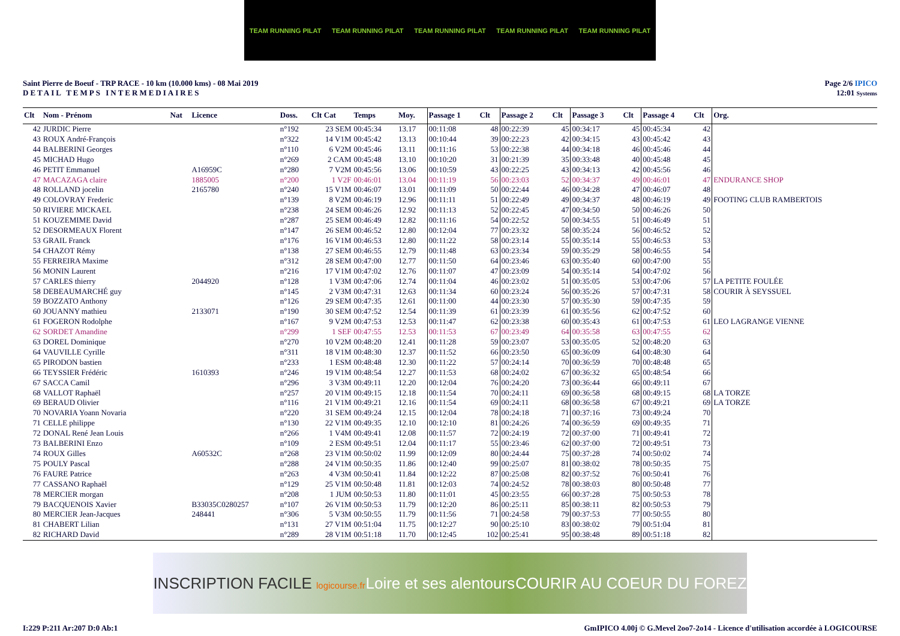TEAM RUNNING PILAT TEAM RUNNING PILAT TEAM RUNNING PILAT TEAM RUNNING PILAT TEAM RUNNING PILAT
Saint Pierre de Boeuf - TRP RACE - 10 km (10.000 kms) - 08 Mai 2019
DETAIL TEMPS INTERMEDIAIRES
Page 2/6 IPICO
12:01 Systems
| Clt | Nom - Prénom | Nat | Licence | Doss. | Clt Cat | Temps | Moy. | Passage 1 | Clt | Passage 2 | Clt | Passage 3 | Clt | Passage 4 | Clt | Org. |
| --- | --- | --- | --- | --- | --- | --- | --- | --- | --- | --- | --- | --- | --- | --- | --- | --- |
| 42 | JURDIC Pierre | | | n°192 | 23 SEM | 00:45:34 | 13.17 | 00:11:08 | 48 | 00:22:39 | 45 | 00:34:17 | 45 | 00:45:34 | 42 | |
| 43 | ROUX André-François | | | n°322 | 14 V1M | 00:45:42 | 13.13 | 00:10:44 | 39 | 00:22:23 | 42 | 00:34:15 | 43 | 00:45:42 | 43 | |
| 44 | BALBERINI Georges | | | n°110 | 6 V2M | 00:45:46 | 13.11 | 00:11:16 | 53 | 00:22:38 | 44 | 00:34:18 | 46 | 00:45:46 | 44 | |
| 45 | MICHAD Hugo | | | n°269 | 2 CAM | 00:45:48 | 13.10 | 00:10:20 | 31 | 00:21:39 | 35 | 00:33:48 | 40 | 00:45:48 | 45 | |
| 46 | PETIT Emmanuel | | A16959C | n°280 | 7 V2M | 00:45:56 | 13.06 | 00:10:59 | 43 | 00:22:25 | 43 | 00:34:13 | 42 | 00:45:56 | 46 | |
| 47 | MACAZAGA claire | | 1885005 | n°200 | 1 V2F | 00:46:01 | 13.04 | 00:11:19 | 56 | 00:23:03 | 52 | 00:34:37 | 49 | 00:46:01 | 47 | ENDURANCE SHOP |
| 48 | ROLLAND jocelin | | 2165780 | n°240 | 15 V1M | 00:46:07 | 13.01 | 00:11:09 | 50 | 00:22:44 | 46 | 00:34:28 | 47 | 00:46:07 | 48 | |
| 49 | COLOVRAY Frederic | | | n°139 | 8 V2M | 00:46:19 | 12.96 | 00:11:11 | 51 | 00:22:49 | 49 | 00:34:37 | 48 | 00:46:19 | 49 | FOOTING CLUB RAMBERTOIS |
| 50 | RIVIERE MICKAEL | | | n°238 | 24 SEM | 00:46:26 | 12.92 | 00:11:13 | 52 | 00:22:45 | 47 | 00:34:50 | 50 | 00:46:26 | 50 | |
| 51 | KOUZEMIME David | | | n°287 | 25 SEM | 00:46:49 | 12.82 | 00:11:16 | 54 | 00:22:52 | 50 | 00:34:55 | 51 | 00:46:49 | 51 | |
| 52 | DESORMEAUX Florent | | | n°147 | 26 SEM | 00:46:52 | 12.80 | 00:12:04 | 77 | 00:23:32 | 58 | 00:35:24 | 56 | 00:46:52 | 52 | |
| 53 | GRAIL Franck | | | n°176 | 16 V1M | 00:46:53 | 12.80 | 00:11:22 | 58 | 00:23:14 | 55 | 00:35:14 | 55 | 00:46:53 | 53 | |
| 54 | CHAZOT Rémy | | | n°138 | 27 SEM | 00:46:55 | 12.79 | 00:11:48 | 63 | 00:23:34 | 59 | 00:35:29 | 58 | 00:46:55 | 54 | |
| 55 | FERREIRA Maxime | | | n°312 | 28 SEM | 00:47:00 | 12.77 | 00:11:50 | 64 | 00:23:46 | 63 | 00:35:40 | 60 | 00:47:00 | 55 | |
| 56 | MONIN Laurent | | | n°216 | 17 V1M | 00:47:02 | 12.76 | 00:11:07 | 47 | 00:23:09 | 54 | 00:35:14 | 54 | 00:47:02 | 56 | |
| 57 | CARLES thierry | | 2044920 | n°128 | 1 V3M | 00:47:06 | 12.74 | 00:11:04 | 46 | 00:23:02 | 51 | 00:35:05 | 53 | 00:47:06 | 57 | LA PETITE FOULÉE |
| 58 | DEBEAUMARCHÉ guy | | | n°145 | 2 V3M | 00:47:31 | 12.63 | 00:11:34 | 60 | 00:23:24 | 56 | 00:35:26 | 57 | 00:47:31 | 58 | COURIR À SEYSSUEL |
| 59 | BOZZATO Anthony | | | n°126 | 29 SEM | 00:47:35 | 12.61 | 00:11:00 | 44 | 00:23:30 | 57 | 00:35:30 | 59 | 00:47:35 | 59 | |
| 60 | JOUANNY mathieu | | 2133071 | n°190 | 30 SEM | 00:47:52 | 12.54 | 00:11:39 | 61 | 00:23:39 | 61 | 00:35:56 | 62 | 00:47:52 | 60 | |
| 61 | FOGERON Rodolphe | | | n°167 | 9 V2M | 00:47:53 | 12.53 | 00:11:47 | 62 | 00:23:38 | 60 | 00:35:43 | 61 | 00:47:53 | 61 | LEO LAGRANGE VIENNE |
| 62 | SORDET Amandine | | | n°299 | 1 SEF | 00:47:55 | 12.53 | 00:11:53 | 67 | 00:23:49 | 64 | 00:35:58 | 63 | 00:47:55 | 62 | |
| 63 | DOREL Dominique | | | n°270 | 10 V2M | 00:48:20 | 12.41 | 00:11:28 | 59 | 00:23:07 | 53 | 00:35:05 | 52 | 00:48:20 | 63 | |
| 64 | VAUVILLE Cyrille | | | n°311 | 18 V1M | 00:48:30 | 12.37 | 00:11:52 | 66 | 00:23:50 | 65 | 00:36:09 | 64 | 00:48:30 | 64 | |
| 65 | PIRODON bastien | | | n°233 | 1 ESM | 00:48:48 | 12.30 | 00:11:22 | 57 | 00:24:14 | 70 | 00:36:59 | 70 | 00:48:48 | 65 | |
| 66 | TEYSSIER Frédéric | | 1610393 | n°246 | 19 V1M | 00:48:54 | 12.27 | 00:11:53 | 68 | 00:24:02 | 67 | 00:36:32 | 65 | 00:48:54 | 66 | |
| 67 | SACCA Camil | | | n°296 | 3 V3M | 00:49:11 | 12.20 | 00:12:04 | 76 | 00:24:20 | 73 | 00:36:44 | 66 | 00:49:11 | 67 | |
| 68 | VALLOT Raphaël | | | n°257 | 20 V1M | 00:49:15 | 12.18 | 00:11:54 | 70 | 00:24:11 | 69 | 00:36:58 | 68 | 00:49:15 | 68 | LA TORZE |
| 69 | BERAUD Olivier | | | n°116 | 21 V1M | 00:49:21 | 12.16 | 00:11:54 | 69 | 00:24:11 | 68 | 00:36:58 | 67 | 00:49:21 | 69 | LA TORZE |
| 70 | NOVARIA Yoann Novaria | | | n°220 | 31 SEM | 00:49:24 | 12.15 | 00:12:04 | 78 | 00:24:18 | 71 | 00:37:16 | 73 | 00:49:24 | 70 | |
| 71 | CELLE philippe | | | n°130 | 22 V1M | 00:49:35 | 12.10 | 00:12:10 | 81 | 00:24:26 | 74 | 00:36:59 | 69 | 00:49:35 | 71 | |
| 72 | DONAL René Jean Louis | | | n°266 | 1 V4M | 00:49:41 | 12.08 | 00:11:57 | 72 | 00:24:19 | 72 | 00:37:00 | 71 | 00:49:41 | 72 | |
| 73 | BALBERINI Enzo | | | n°109 | 2 ESM | 00:49:51 | 12.04 | 00:11:17 | 55 | 00:23:46 | 62 | 00:37:00 | 72 | 00:49:51 | 73 | |
| 74 | ROUX Gilles | | A60532C | n°268 | 23 V1M | 00:50:02 | 11.99 | 00:12:09 | 80 | 00:24:44 | 75 | 00:37:28 | 74 | 00:50:02 | 74 | |
| 75 | POULY Pascal | | | n°288 | 24 V1M | 00:50:35 | 11.86 | 00:12:40 | 99 | 00:25:07 | 81 | 00:38:02 | 78 | 00:50:35 | 75 | |
| 76 | FAURE Patrice | | | n°263 | 4 V3M | 00:50:41 | 11.84 | 00:12:22 | 87 | 00:25:08 | 82 | 00:37:52 | 76 | 00:50:41 | 76 | |
| 77 | CASSANO Raphaël | | | n°129 | 25 V1M | 00:50:48 | 11.81 | 00:12:03 | 74 | 00:24:52 | 78 | 00:38:03 | 80 | 00:50:48 | 77 | |
| 78 | MERCIER morgan | | | n°208 | 1 JUM | 00:50:53 | 11.80 | 00:11:01 | 45 | 00:23:55 | 66 | 00:37:28 | 75 | 00:50:53 | 78 | |
| 79 | BACQUENOIS Xavier | | B33035C0280257 | n°107 | 26 V1M | 00:50:53 | 11.79 | 00:12:20 | 86 | 00:25:11 | 85 | 00:38:11 | 82 | 00:50:53 | 79 | |
| 80 | MERCIER Jean-Jacques | | 248441 | n°306 | 5 V3M | 00:50:55 | 11.79 | 00:11:56 | 71 | 00:24:58 | 79 | 00:37:53 | 77 | 00:50:55 | 80 | |
| 81 | CHABERT Lilian | | | n°131 | 27 V1M | 00:51:04 | 11.75 | 00:12:27 | 90 | 00:25:10 | 83 | 00:38:02 | 79 | 00:51:04 | 81 | |
| 82 | RICHARD David | | | n°289 | 28 V1M | 00:51:18 | 11.70 | 00:12:45 | 102 | 00:25:41 | 95 | 00:38:48 | 89 | 00:51:18 | 82 | |
INSCRIPTION FACILE logicourse.fr Loire et ses alentours COURIR AU COEUR DU FOREZ
I:229 P:211 Ar:207 D:0 Ab:1 GmIPICO 4.00j © G.Mevel 2oo7-2o14 - Licence d'utilisation accordée à LOGICOURSE